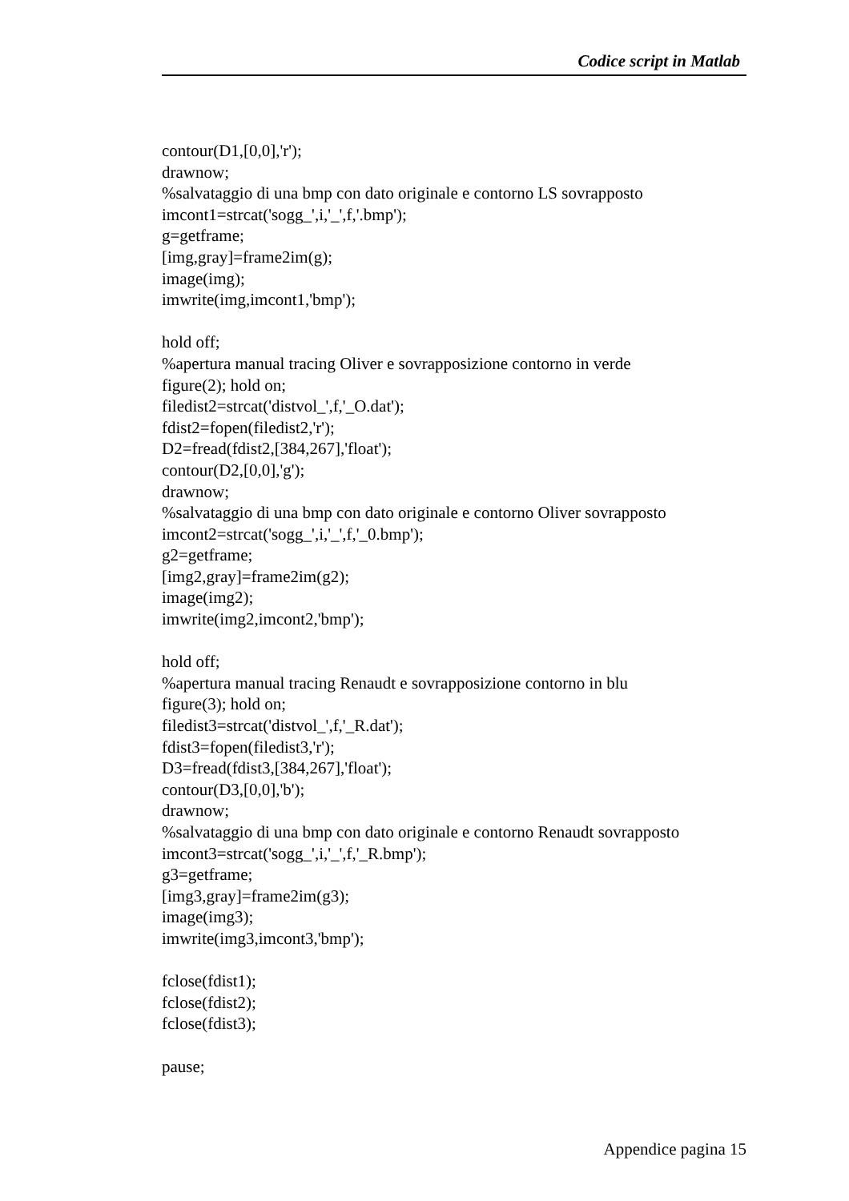Codice script in Matlab
contour(D1,[0,0],'r'); drawnow; %salvataggio di una bmp con dato originale e contorno LS sovrapposto imcont1=strcat('sogg_',i,'_',f,'.bmp'); g=getframe; [img,gray]=frame2im(g); image(img); imwrite(img,imcont1,'bmp'); hold off; %apertura manual tracing Oliver e sovrapposizione contorno in verde figure(2); hold on; filedist2=strcat('distvol_',f,'_O.dat'); fdist2=fopen(filedist2,'r'); D2=fread(fdist2,[384,267],'float'); contour(D2,[0,0],'g'); drawnow; %salvataggio di una bmp con dato originale e contorno Oliver sovrapposto imcont2=strcat('sogg_',i,'_',f,'_0.bmp'); g2=getframe; [img2,gray]=frame2im(g2); image(img2); imwrite(img2,imcont2,'bmp'); hold off; %apertura manual tracing Renaudt e sovrapposizione contorno in blu figure(3); hold on; filedist3=strcat('distvol_',f,'_R.dat'); fdist3=fopen(filedist3,'r'); D3=fread(fdist3,[384,267],'float'); contour(D3,[0,0],'b'); drawnow; %salvataggio di una bmp con dato originale e contorno Renaudt sovrapposto imcont3=strcat('sogg_',i,'_',f,'_R.bmp'); g3=getframe; [img3,gray]=frame2im(g3); image(img3); imwrite(img3,imcont3,'bmp'); fclose(fdist1); fclose(fdist2); fclose(fdist3); pause;
Appendice pagina 15